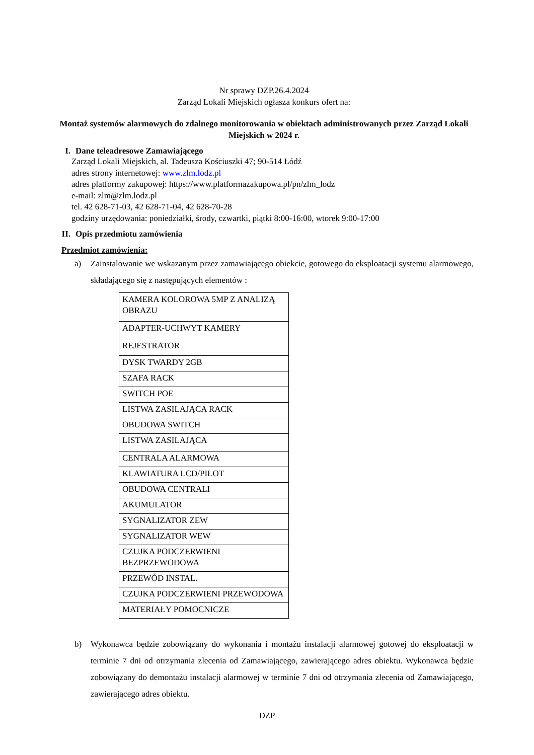Nr sprawy DZP.26.4.2024
Zarząd Lokali Miejskich ogłasza konkurs ofert na:
Montaż systemów alarmowych do zdalnego monitorowania w obiektach administrowanych przez Zarząd Lokali Miejskich w 2024 r.
I. Dane teleadresowe Zamawiającego
Zarząd Lokali Miejskich, al. Tadeusza Kościuszki 47; 90-514 Łódź
adres strony internetowej: www.zlm.lodz.pl
adres platformy zakupowej: https://www.platformazakupowa.pl/pn/zlm_lodz
e-mail: zlm@zlm.lodz.pl
tel. 42 628-71-03, 42 628-71-04, 42 628-70-28
godziny urzędowania: poniedziałki, środy, czwartki, piątki 8:00-16:00, wtorek 9:00-17:00
II. Opis przedmiotu zamówienia
Przedmiot zamówienia:
a) Zainstalowanie we wskazanym przez zamawiającego obiekcie, gotowego do eksploatacji systemu alarmowego, składającego się z następujących elementów :
| KAMERA KOLOROWA 5MP Z ANALIZĄ OBRAZU |
| ADAPTER-UCHWYT KAMERY |
| REJESTRATOR |
| DYSK TWARDY 2GB |
| SZAFA RACK |
| SWITCH POE |
| LISTWA ZASILAJĄCA RACK |
| OBUDOWA SWITCH |
| LISTWA ZASILAJĄCA |
| CENTRALA ALARMOWA |
| KLAWIATURA LCD/PILOT |
| OBUDOWA CENTRALI |
| AKUMULATOR |
| SYGNALIZATOR ZEW |
| SYGNALIZATOR WEW |
| CZUJKA PODCZERWIENI BEZPRZEWODOWA |
| PRZEWÓD INSTAL. |
| CZUJKA PODCZERWIENI PRZEWODOWA |
| MATERIAŁY POMOCNICZE |
b) Wykonawca będzie zobowiązany do wykonania i montażu instalacji alarmowej gotowej do eksploatacji w terminie 7 dni od otrzymania zlecenia od Zamawiającego, zawierającego adres obiektu. Wykonawca będzie zobowiązany do demontażu instalacji alarmowej w terminie 7 dni od otrzymania zlecenia od Zamawiającego, zawierającego adres obiektu.
DZP